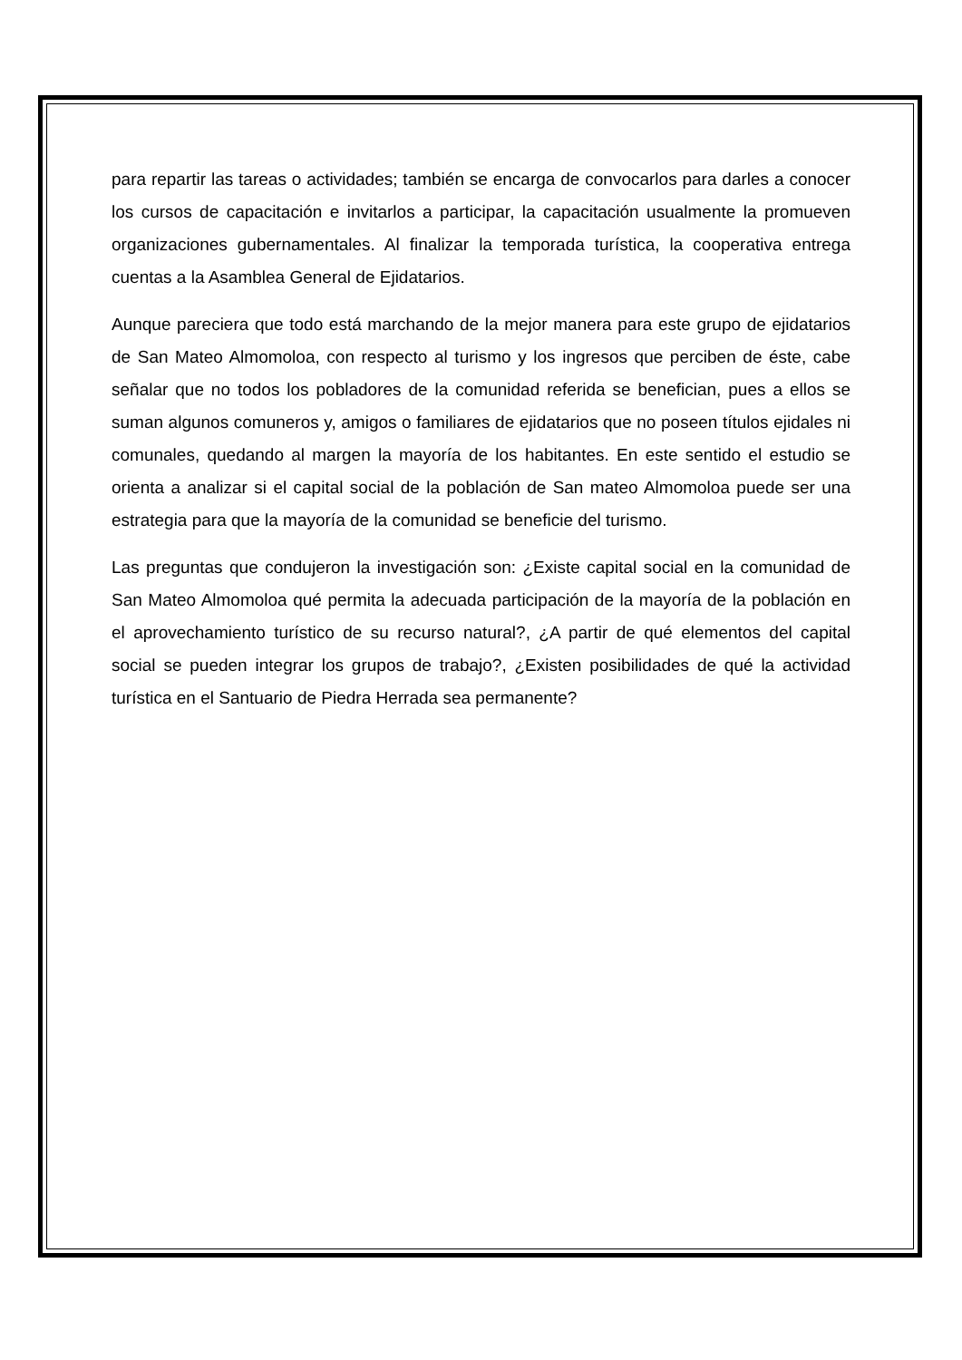para repartir las tareas o actividades; también se encarga de convocarlos para darles a conocer los cursos de capacitación e invitarlos a participar, la capacitación usualmente la promueven organizaciones gubernamentales. Al finalizar la temporada turística, la cooperativa entrega cuentas a la Asamblea General de Ejidatarios.
Aunque pareciera que todo está marchando de la mejor manera para este grupo de ejidatarios de San Mateo Almomoloa, con respecto al turismo y los ingresos que perciben de éste, cabe señalar que no todos los pobladores de la comunidad referida se benefician, pues a ellos se suman algunos comuneros y, amigos o familiares de ejidatarios que no poseen títulos ejidales ni comunales, quedando al margen la mayoría de los habitantes. En este sentido el estudio se orienta a analizar si el capital social de la población de San mateo Almomoloa puede ser una estrategia para que la mayoría de la comunidad se beneficie del turismo.
Las preguntas que condujeron la investigación son: ¿Existe capital social en la comunidad de San Mateo Almomoloa qué permita la adecuada participación de la mayoría de la población en el aprovechamiento turístico de su recurso natural?, ¿A partir de qué elementos del capital social se pueden integrar los grupos de trabajo?, ¿Existen posibilidades de qué la actividad turística en el Santuario de Piedra Herrada sea permanente?